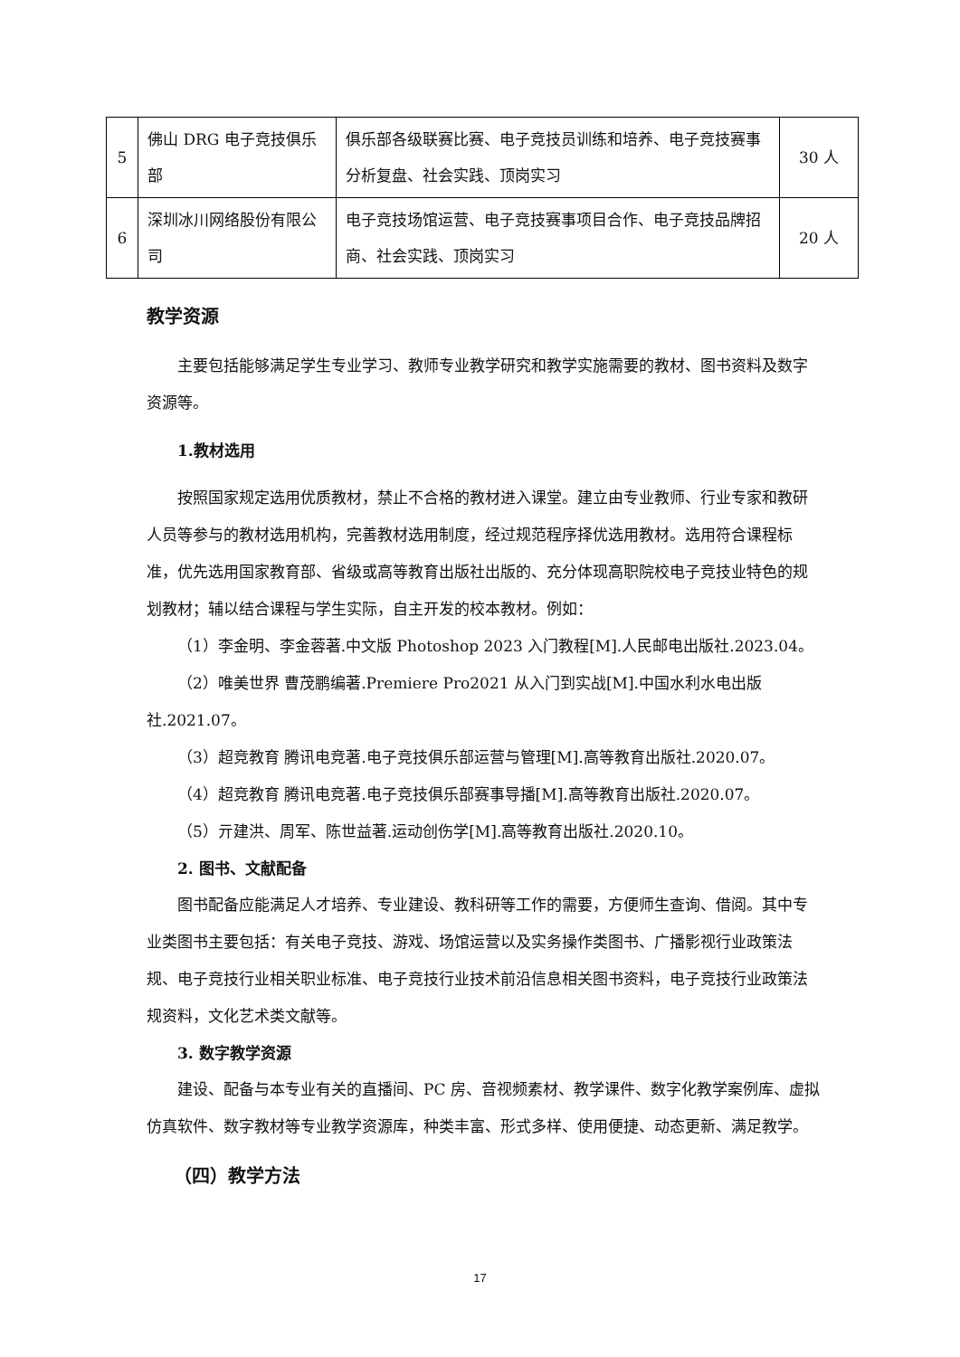| 5 | 佛山 DRG 电子竞技俱乐部 | 俱乐部各级联赛比赛、电子竞技员训练和培养、电子竞技赛事分析复盘、社会实践、顶岗实习 | 30 人 |
| 6 | 深圳冰川网络股份有限公司 | 电子竞技场馆运营、电子竞技赛事项目合作、电子竞技品牌招商、社会实践、顶岗实习 | 20 人 |
教学资源
主要包括能够满足学生专业学习、教师专业教学研究和教学实施需要的教材、图书资料及数字资源等。
1.教材选用
按照国家规定选用优质教材，禁止不合格的教材进入课堂。建立由专业教师、行业专家和教研人员等参与的教材选用机构，完善教材选用制度，经过规范程序择优选用教材。选用符合课程标准，优先选用国家教育部、省级或高等教育出版社出版的、充分体现高职院校电子竞技业特色的规划教材；辅以结合课程与学生实际，自主开发的校本教材。例如：
（1）李金明、李金蓉著.中文版 Photoshop 2023 入门教程[M].人民邮电出版社.2023.04。
（2）唯美世界 曹茂鹏编著.Premiere Pro2021 从入门到实战[M].中国水利水电出版社.2021.07。
（3）超竞教育 腾讯电竞著.电子竞技俱乐部运营与管理[M].高等教育出版社.2020.07。
（4）超竞教育 腾讯电竞著.电子竞技俱乐部赛事导播[M].高等教育出版社.2020.07。
（5）亓建洪、周军、陈世益著.运动创伤学[M].高等教育出版社.2020.10。
2. 图书、文献配备
图书配备应能满足人才培养、专业建设、教科研等工作的需要，方便师生查询、借阅。其中专业类图书主要包括：有关电子竞技、游戏、场馆运营以及实务操作类图书、广播影视行业政策法规、电子竞技行业相关职业标准、电子竞技行业技术前沿信息相关图书资料，电子竞技行业政策法规资料，文化艺术类文献等。
3. 数字教学资源
建设、配备与本专业有关的直播间、PC 房、音视频素材、教学课件、数字化教学案例库、虚拟仿真软件、数字教材等专业教学资源库，种类丰富、形式多样、使用便捷、动态更新、满足教学。
（四）教学方法
17